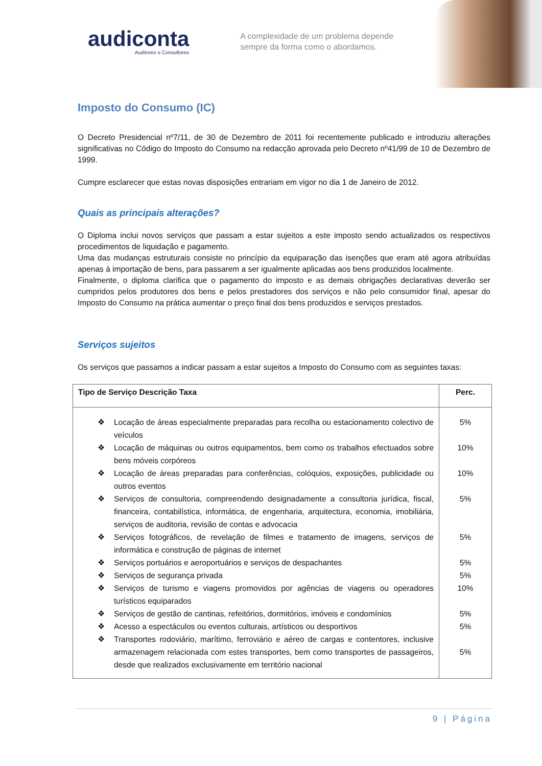audiconta
Auditores e Consultores
A complexidade de um problema depende
sempre da forma como o abordamos.
Imposto do Consumo (IC)
O Decreto Presidencial nº7/11, de 30 de Dezembro de 2011 foi recentemente publicado e introduziu alterações significativas no Código do Imposto do Consumo na redacção aprovada pelo Decreto nº41/99 de 10 de Dezembro de 1999.
Cumpre esclarecer que estas novas disposições entrariam em vigor no dia 1 de Janeiro de 2012.
Quais as principais alterações?
O Diploma inclui novos serviços que passam a estar sujeitos a este imposto sendo actualizados os respectivos procedimentos de liquidação e pagamento.
Uma das mudanças estruturais consiste no princípio da equiparação das isenções que eram até agora atribuídas apenas à importação de bens, para passarem a ser igualmente aplicadas aos bens produzidos localmente.
Finalmente, o diploma clarifica que o pagamento do imposto e as demais obrigações declarativas deverão ser cumpridos pelos produtores dos bens e pelos prestadores dos serviços e não pelo consumidor final, apesar do Imposto do Consumo na prática aumentar o preço final dos bens produzidos e serviços prestados.
Serviços sujeitos
Os serviços que passamos a indicar passam a estar sujeitos a Imposto do Consumo com as seguintes taxas:
| Tipo de Serviço Descrição Taxa | Perc. |
| --- | --- |
| ❖ Locação de áreas especialmente preparadas para recolha ou estacionamento colectivo de veículos ❖ Locação de máquinas ou outros equipamentos, bem como os trabalhos efectuados sobre bens móveis corpóreos ❖ Locação de áreas preparadas para conferências, colóquios, exposições, publicidade ou outros eventos ❖ Serviços de consultoria, compreendendo designadamente a consultoria jurídica, fiscal, financeira, contabilística, informática, de engenharia, arquitectura, economia, imobiliária, serviços de auditoria, revisão de contas e advocacia ❖ Serviços fotográficos, de revelação de filmes e tratamento de imagens, serviços de informática e construção de páginas de internet ❖ Serviços portuários e aeroportuários e serviços de despachantes ❖ Serviços de segurança privada ❖ Serviços de turismo e viagens promovidos por agências de viagens ou operadores turísticos equiparados ❖ Serviços de gestão de cantinas, refeitórios, dormitórios, imóveis e condomínios ❖ Acesso a espectáculos ou eventos culturais, artísticos ou desportivos ❖ Transportes rodoviário, marítimo, ferroviário e aéreo de cargas e contentores, inclusive armazenagem relacionada com estes transportes, bem como transportes de passageiros, desde que realizados exclusivamente em território nacional | 5% 10% 10% 5% 5% 5% 5% 10% 5% 5% 5% |
9 | Página